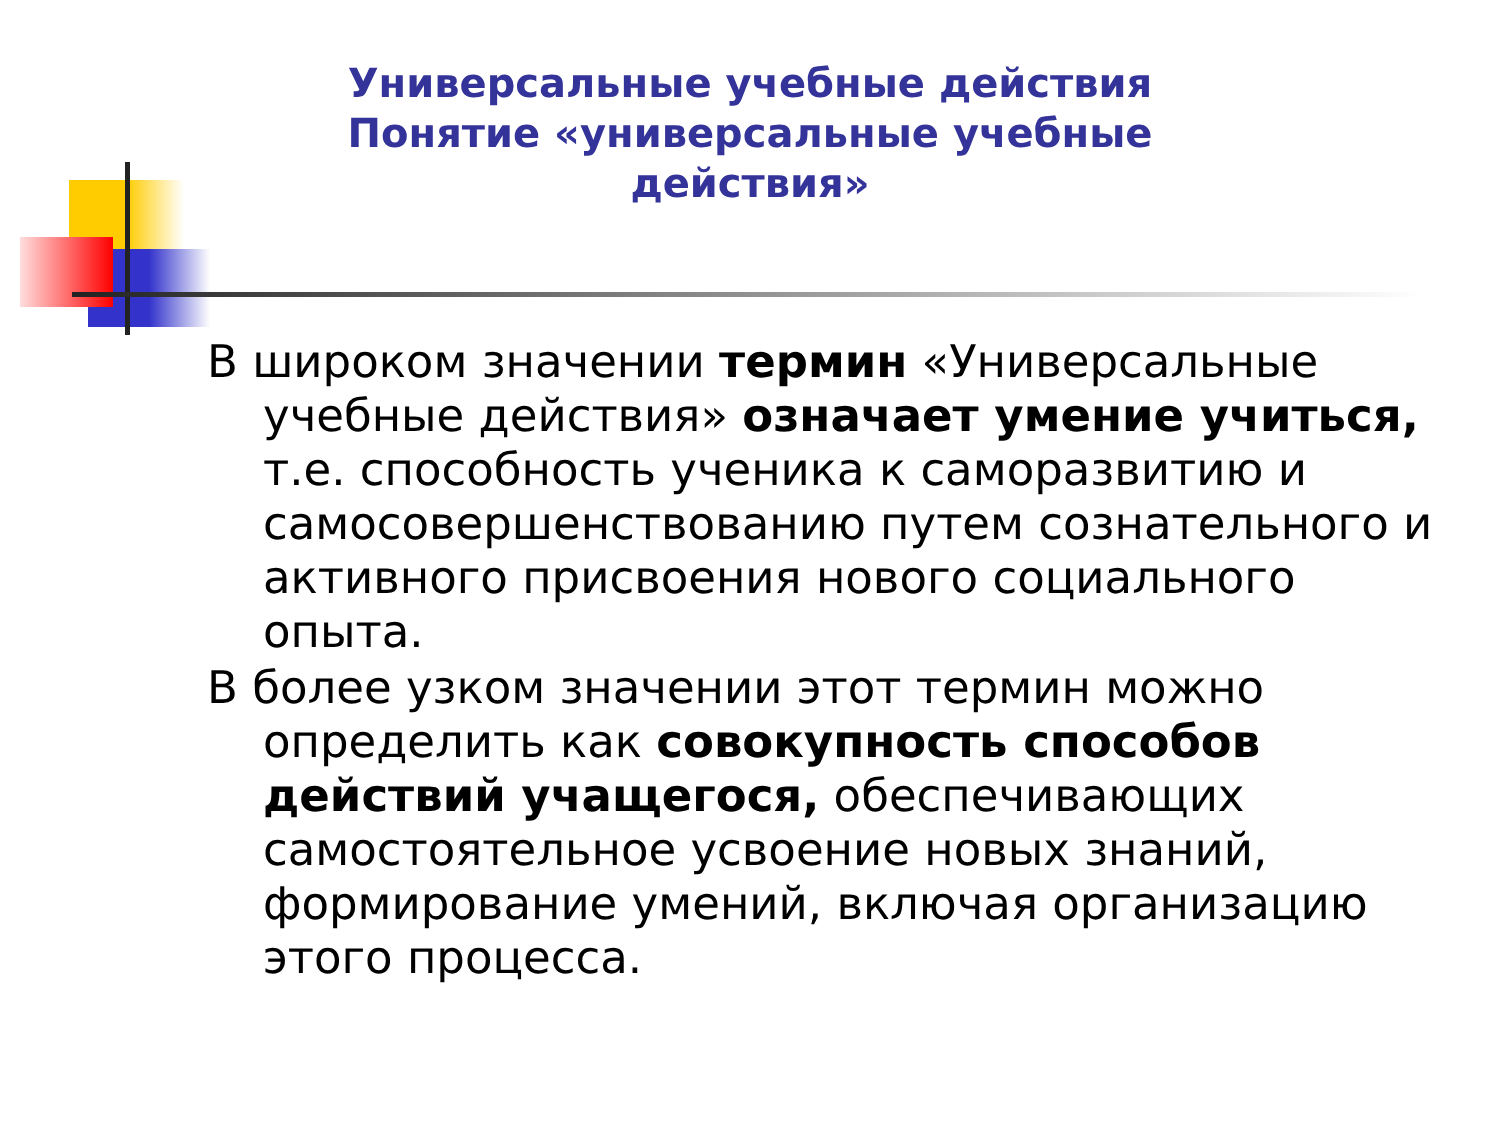Универсальные учебные действия Понятие «универсальные учебные действия»
В широком значении термин «Универсальные учебные действия» означает умение учиться, т.е. способность ученика к саморазвитию и самосовершенствованию путем сознательного и активного присвоения нового социального опыта.
В более узком значении этот термин можно определить как совокупность способов действий учащегося, обеспечивающих самостоятельное усвоение новых знаний, формирование умений, включая организацию этого процесса.